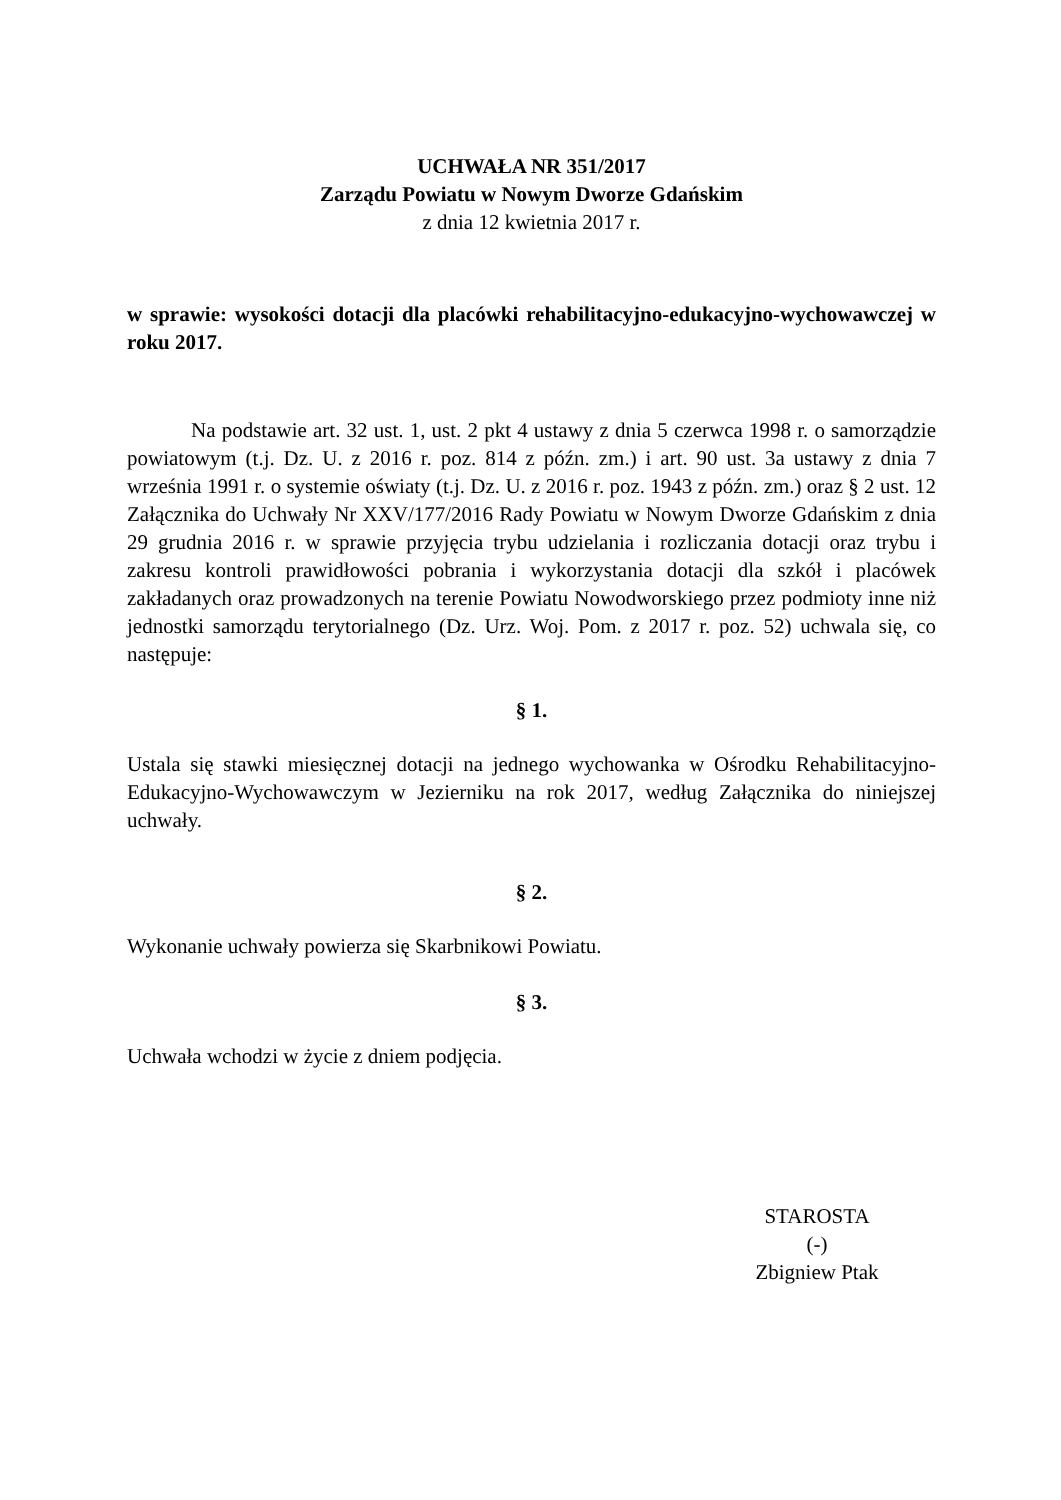UCHWAŁA NR 351/2017
Zarządu Powiatu w Nowym Dworze Gdańskim
z dnia 12 kwietnia 2017 r.
w sprawie: wysokości dotacji dla placówki rehabilitacyjno-edukacyjno-wychowawczej w roku 2017.
Na podstawie art. 32 ust. 1, ust. 2 pkt 4 ustawy z dnia 5 czerwca 1998 r. o samorządzie powiatowym (t.j. Dz. U. z 2016 r. poz. 814 z późn. zm.) i art. 90 ust. 3a ustawy z dnia 7 września 1991 r. o systemie oświaty (t.j. Dz. U. z 2016 r. poz. 1943 z późn. zm.) oraz § 2 ust. 12 Załącznika do Uchwały Nr XXV/177/2016 Rady Powiatu w Nowym Dworze Gdańskim z dnia 29 grudnia 2016 r. w sprawie przyjęcia trybu udzielania i rozliczania dotacji oraz trybu i zakresu kontroli prawidłowości pobrania i wykorzystania dotacji dla szkół i placówek zakładanych oraz prowadzonych na terenie Powiatu Nowodworskiego przez podmioty inne niż jednostki samorządu terytorialnego (Dz. Urz. Woj. Pom. z 2017 r. poz. 52) uchwala się, co następuje:
§ 1.
Ustala się stawki miesięcznej dotacji na jednego wychowanka w Ośrodku Rehabilitacyjno-Edukacyjno-Wychowawczym w Jezierniku na rok 2017, według Załącznika do niniejszej uchwały.
§ 2.
Wykonanie uchwały powierza się Skarbnikowi Powiatu.
§ 3.
Uchwała wchodzi w życie z dniem podjęcia.
STAROSTA
(-)
Zbigniew Ptak